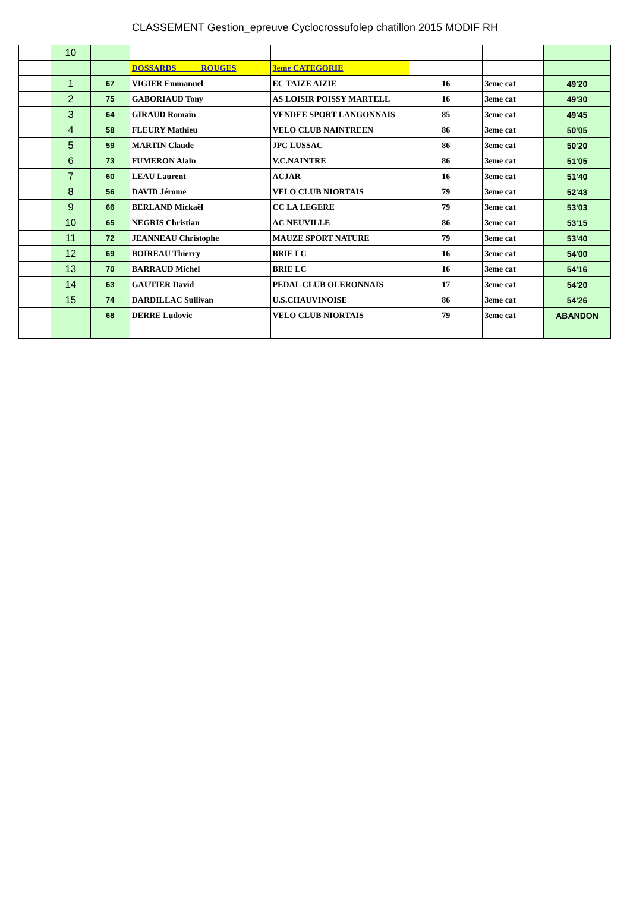CLASSEMENT Gestion_epreuve Cyclocrossufolep chatillon 2015 MODIF RH
| | 10 | | | | | | |
| | | | DOSSARDS ROUGES | 3eme CATEGORIE | | | |
| | 1 | 67 | VIGIER Emmanuel | EC TAIZE AIZIE | 16 | 3eme cat | 49'20 |
| | 2 | 75 | GABORIAUD Tony | AS LOISIR POISSY MARTELL | 16 | 3eme cat | 49'30 |
| | 3 | 64 | GIRAUD Romain | VENDEE SPORT LANGONNAIS | 85 | 3eme cat | 49'45 |
| | 4 | 58 | FLEURY Mathieu | VELO CLUB NAINTREEN | 86 | 3eme cat | 50'05 |
| | 5 | 59 | MARTIN Claude | JPC LUSSAC | 86 | 3eme cat | 50'20 |
| | 6 | 73 | FUMERON Alain | V.C.NAINTRE | 86 | 3eme cat | 51'05 |
| | 7 | 60 | LEAU Laurent | ACJAR | 16 | 3eme cat | 51'40 |
| | 8 | 56 | DAVID Jérome | VELO CLUB NIORTAIS | 79 | 3eme cat | 52'43 |
| | 9 | 66 | BERLAND Mickaël | CC LA LEGERE | 79 | 3eme cat | 53'03 |
| | 10 | 65 | NEGRIS Christian | AC NEUVILLE | 86 | 3eme cat | 53'15 |
| | 11 | 72 | JEANNEAU Christophe | MAUZE SPORT NATURE | 79 | 3eme cat | 53'40 |
| | 12 | 69 | BOIREAU Thierry | BRIE LC | 16 | 3eme cat | 54'00 |
| | 13 | 70 | BARRAUD Michel | BRIE LC | 16 | 3eme cat | 54'16 |
| | 14 | 63 | GAUTIER David | PEDAL CLUB OLERONNAIS | 17 | 3eme cat | 54'20 |
| | 15 | 74 | DARDILLAC Sullivan | U.S.CHAUVINOISE | 86 | 3eme cat | 54'26 |
| | | 68 | DERRE Ludovic | VELO CLUB NIORTAIS | 79 | 3eme cat | ABANDON |